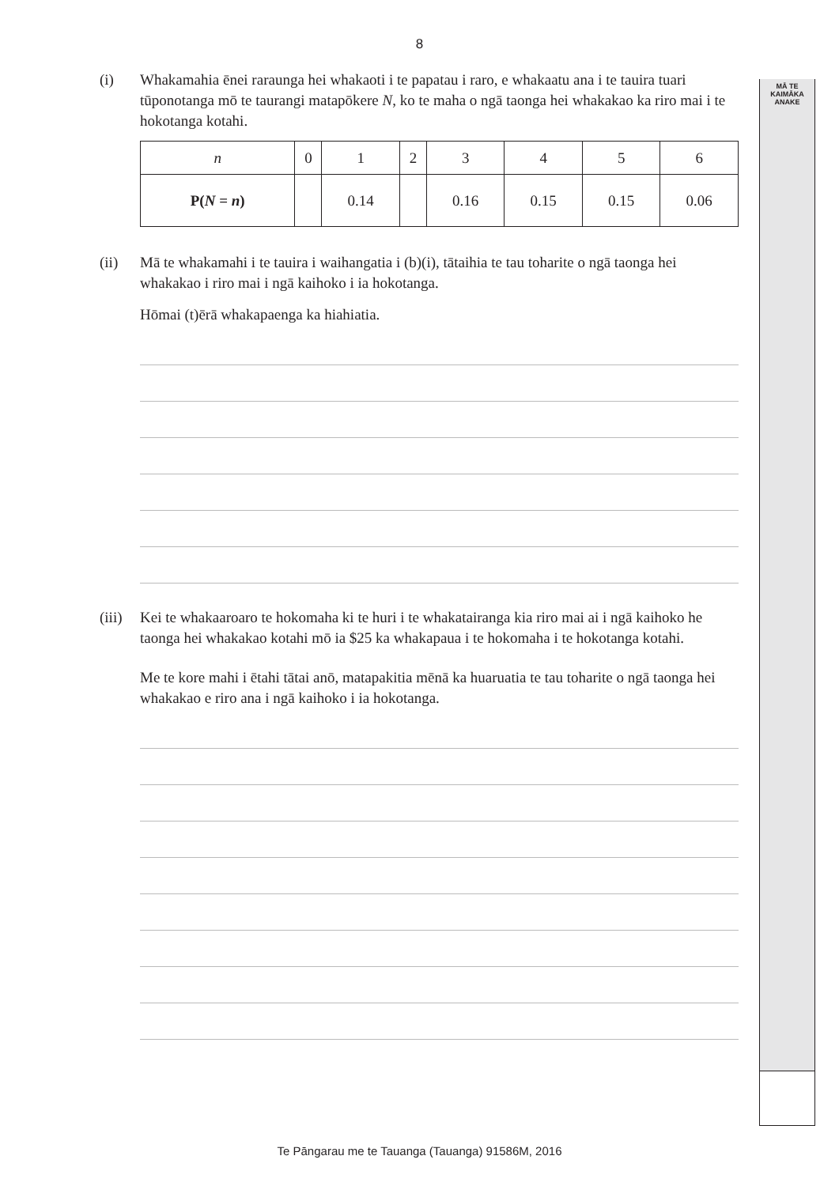MĀ TE
KAIMĀKA
ANAKE
8
(i) Whakamahia ēnei raraunga hei whakaoti i te papatau i raro, e whakaatu ana i te tauira tuari tūponotanga mō te taurangi matapōkere N, ko te maha o ngā taonga hei whakakao ka riro mai i te hokotanga kotahi.
| n | 0 | 1 | 2 | 3 | 4 | 5 | 6 |
| P( N = n ) | | 0.14 | | 0.16 | 0.15 | 0.15 | 0.06 |
(ii) Mā te whakamahi i te tauira i waihangatia i (b)(i), tātaihia te tau toharite o ngā taonga hei whakakao i riro mai i ngā kaihoko i ia hokotanga.
Hōmai (t)ērā whakapaenga ka hiahiatia.
(iii)
Kei te whakaaroaro te hokomaha ki te huri i te whakatairanga kia riro mai ai i ngā kaihoko he taonga hei whakakao kotahi mō ia $25 ka whakapaua i te hokomaha i te hokotanga kotahi.
Me te kore mahi i ētahi tātai anō, matapakitia mēnā ka huaruatia te tau toharite o ngā taonga hei whakakao e riro ana i ngā kaihoko i ia hokotanga.
Te Pāngarau me te Tauanga (Tauanga) 91586M, 2016